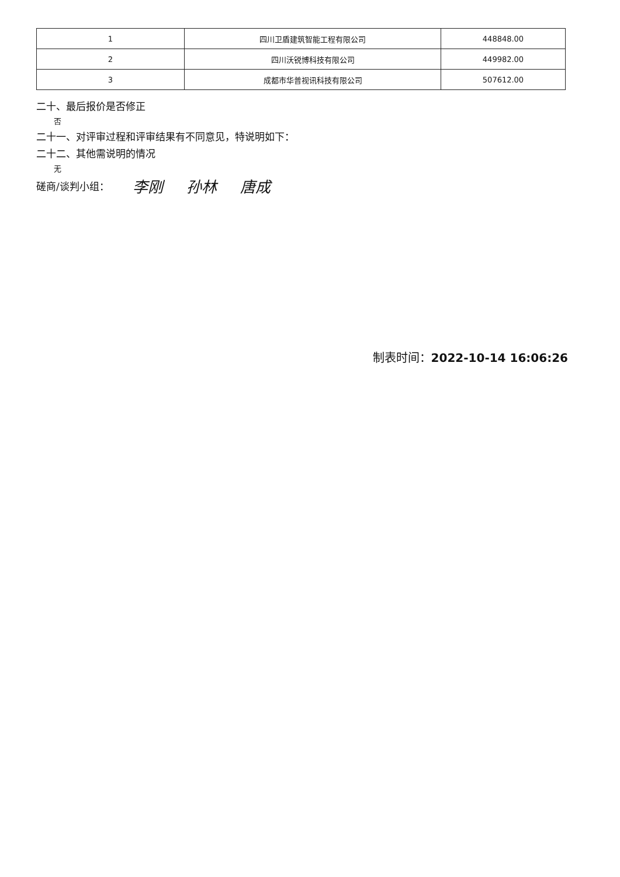| 1 | 四川卫盾建筑智能工程有限公司 | 448848.00 |
| 2 | 四川沃锐博科技有限公司 | 449982.00 |
| 3 | 成都市华普视讯科技有限公司 | 507612.00 |
二十、最后报价是否修正
否
二十一、对评审过程和评审结果有不同意见，特说明如下：
二十二、其他需说明的情况
无
磋商/谈判小组：
李刚 孙林 唐成
制表时间：2022-10-14 16:06:26